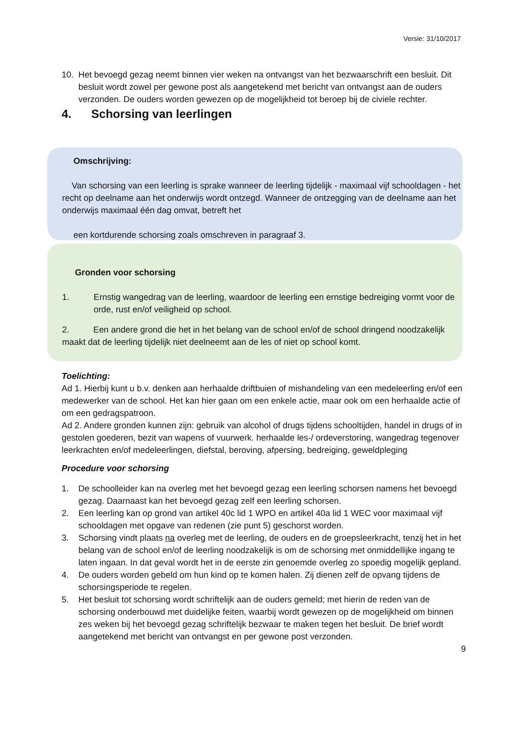Versie: 31/10/2017
10. Het bevoegd gezag neemt binnen vier weken na ontvangst van het bezwaarschrift een besluit. Dit besluit wordt zowel per gewone post als aangetekend met bericht van ontvangst aan de ouders verzonden. De ouders worden gewezen op de mogelijkheid tot beroep bij de civiele rechter.
4. Schorsing van leerlingen
Omschrijving:
Van schorsing van een leerling is sprake wanneer de leerling tijdelijk - maximaal vijf schooldagen - het recht op deelname aan het onderwijs wordt ontzegd. Wanneer de ontzegging van de deelname aan het onderwijs maximaal één dag omvat, betreft het
een kortdurende schorsing zoals omschreven in paragraaf 3.
Gronden voor schorsing
1. Ernstig wangedrag van de leerling, waardoor de leerling een ernstige bedreiging vormt voor de orde, rust en/of veiligheid op school.
2. Een andere grond die het in het belang van de school en/of de school dringend noodzakelijk maakt dat de leerling tijdelijk niet deelneemt aan de les of niet op school komt.
Toelichting:
Ad 1. Hierbij kunt u b.v. denken aan herhaalde driftbuien of mishandeling van een medeleerling en/of een medewerker van de school. Het kan hier gaan om een enkele actie, maar ook om een herhaalde actie of om een gedragspatroon.
Ad 2. Andere gronden kunnen zijn: gebruik van alcohol of drugs tijdens schooltijden, handel in drugs of in gestolen goederen, bezit van wapens of vuurwerk. herhaalde les-/ ordeverstoring, wangedrag tegenover leerkrachten en/of medeleerlingen, diefstal, beroving, afpersing, bedreiging, geweldpleging
Procedure voor schorsing
1. De schoolleider kan na overleg met het bevoegd gezag een leerling schorsen namens het bevoegd gezag. Daarnaast kan het bevoegd gezag zelf een leerling schorsen.
2. Een leerling kan op grond van artikel 40c lid 1 WPO en artikel 40a lid 1 WEC voor maximaal vijf schooldagen met opgave van redenen (zie punt 5) geschorst worden.
3. Schorsing vindt plaats na overleg met de leerling, de ouders en de groepsleerkracht, tenzij het in het belang van de school en/of de leerling noodzakelijk is om de schorsing met onmiddellijke ingang te laten ingaan. In dat geval wordt het in de eerste zin genoemde overleg zo spoedig mogelijk gepland.
4. De ouders worden gebeld om hun kind op te komen halen. Zij dienen zelf de opvang tijdens de schorsingsperiode te regelen.
5. Het besluit tot schorsing wordt schriftelijk aan de ouders gemeld; met hierin de reden van de schorsing onderbouwd met duidelijke feiten, waarbij wordt gewezen op de mogelijkheid om binnen zes weken bij het bevoegd gezag schriftelijk bezwaar te maken tegen het besluit. De brief wordt aangetekend met bericht van ontvangst en per gewone post verzonden.
9